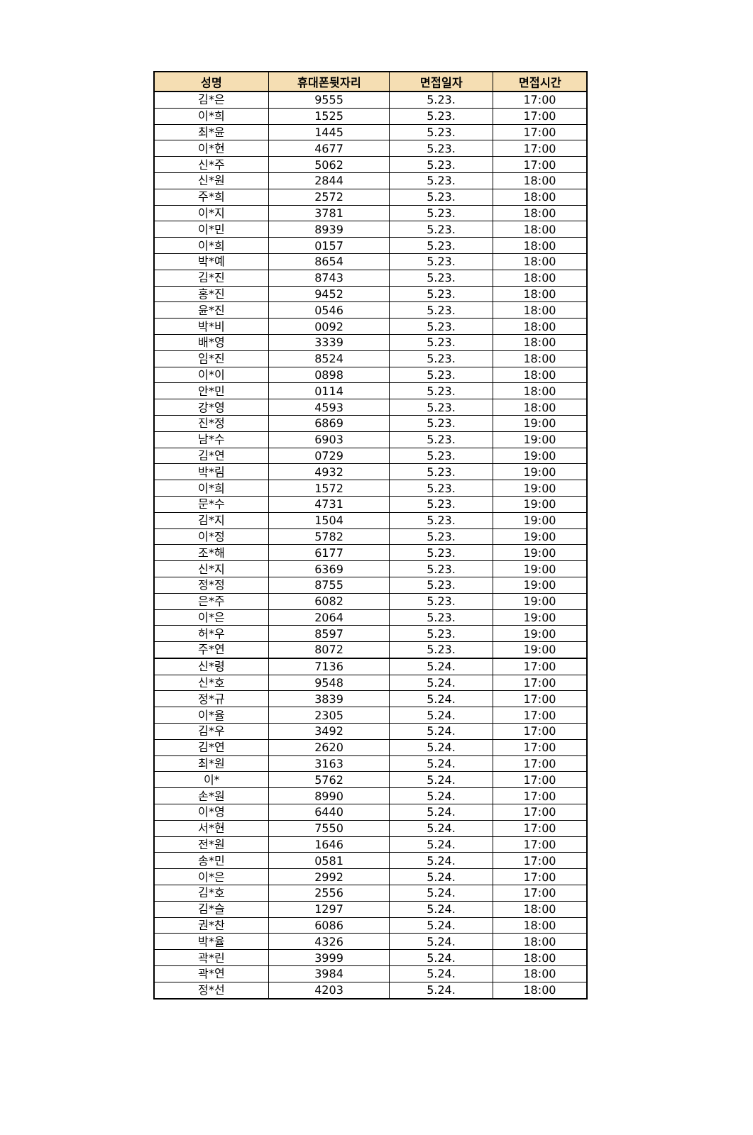| 성명 | 휴대폰뒷자리 | 면접일자 | 면접시간 |
| --- | --- | --- | --- |
| 김*은 | 9555 | 5.23. | 17:00 |
| 이*희 | 1525 | 5.23. | 17:00 |
| 최*윤 | 1445 | 5.23. | 17:00 |
| 이*현 | 4677 | 5.23. | 17:00 |
| 신*주 | 5062 | 5.23. | 17:00 |
| 신*원 | 2844 | 5.23. | 18:00 |
| 주*희 | 2572 | 5.23. | 18:00 |
| 이*지 | 3781 | 5.23. | 18:00 |
| 이*민 | 8939 | 5.23. | 18:00 |
| 이*희 | 0157 | 5.23. | 18:00 |
| 박*예 | 8654 | 5.23. | 18:00 |
| 김*진 | 8743 | 5.23. | 18:00 |
| 홍*진 | 9452 | 5.23. | 18:00 |
| 윤*진 | 0546 | 5.23. | 18:00 |
| 박*비 | 0092 | 5.23. | 18:00 |
| 배*영 | 3339 | 5.23. | 18:00 |
| 임*진 | 8524 | 5.23. | 18:00 |
| 이*이 | 0898 | 5.23. | 18:00 |
| 안*민 | 0114 | 5.23. | 18:00 |
| 강*영 | 4593 | 5.23. | 18:00 |
| 진*정 | 6869 | 5.23. | 19:00 |
| 남*수 | 6903 | 5.23. | 19:00 |
| 김*연 | 0729 | 5.23. | 19:00 |
| 박*림 | 4932 | 5.23. | 19:00 |
| 이*희 | 1572 | 5.23. | 19:00 |
| 문*수 | 4731 | 5.23. | 19:00 |
| 김*지 | 1504 | 5.23. | 19:00 |
| 이*정 | 5782 | 5.23. | 19:00 |
| 조*해 | 6177 | 5.23. | 19:00 |
| 신*지 | 6369 | 5.23. | 19:00 |
| 정*정 | 8755 | 5.23. | 19:00 |
| 은*주 | 6082 | 5.23. | 19:00 |
| 이*은 | 2064 | 5.23. | 19:00 |
| 허*우 | 8597 | 5.23. | 19:00 |
| 주*연 | 8072 | 5.23. | 19:00 |
| 신*령 | 7136 | 5.24. | 17:00 |
| 신*호 | 9548 | 5.24. | 17:00 |
| 정*규 | 3839 | 5.24. | 17:00 |
| 이*율 | 2305 | 5.24. | 17:00 |
| 김*우 | 3492 | 5.24. | 17:00 |
| 김*연 | 2620 | 5.24. | 17:00 |
| 최*원 | 3163 | 5.24. | 17:00 |
| 이* | 5762 | 5.24. | 17:00 |
| 손*원 | 8990 | 5.24. | 17:00 |
| 이*영 | 6440 | 5.24. | 17:00 |
| 서*현 | 7550 | 5.24. | 17:00 |
| 전*원 | 1646 | 5.24. | 17:00 |
| 송*민 | 0581 | 5.24. | 17:00 |
| 이*은 | 2992 | 5.24. | 17:00 |
| 김*호 | 2556 | 5.24. | 17:00 |
| 김*슬 | 1297 | 5.24. | 18:00 |
| 권*찬 | 6086 | 5.24. | 18:00 |
| 박*율 | 4326 | 5.24. | 18:00 |
| 곽*린 | 3999 | 5.24. | 18:00 |
| 곽*연 | 3984 | 5.24. | 18:00 |
| 정*선 | 4203 | 5.24. | 18:00 |